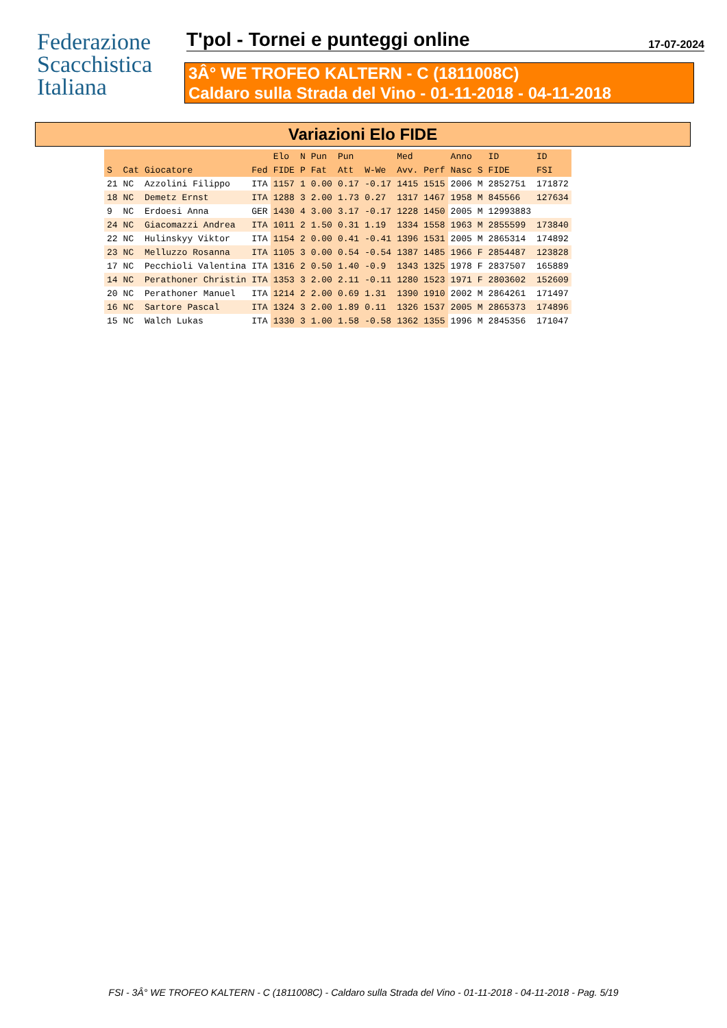Federazione
Scacchistica
Italiana
T'pol - Tornei e punteggi online
17-07-2024
3Â° WE TROFEO KALTERN - C (1811008C)
Caldaro sulla Strada del Vino - 01-11-2018 - 04-11-2018
Variazioni Elo FIDE
| | | | | Elo | N | Pun | Pun | | Med | | Anno | | ID | ID |
| --- | --- | --- | --- | --- | --- | --- | --- | --- | --- | --- | --- | --- | --- | --- |
| S | Cat | Giocatore | Fed | FIDE | P | Fat | Att | W-We | Avv. | Perf | Nasc | S | FIDE | FSI |
| 21 | NC | Azzolini Filippo | ITA | 1157 | 1 | 0.00 | 0.17 | -0.17 | 1415 | 1515 | 2006 | M | 2852751 | 171872 |
| 18 | NC | Demetz Ernst | ITA | 1288 | 3 | 2.00 | 1.73 | 0.27 | 1317 | 1467 | 1958 | M | 845566 | 127634 |
| 9 | NC | Erdoesi Anna | GER | 1430 | 4 | 3.00 | 3.17 | -0.17 | 1228 | 1450 | 2005 | M | 12993883 | |
| 24 | NC | Giacomazzi Andrea | ITA | 1011 | 2 | 1.50 | 0.31 | 1.19 | 1334 | 1558 | 1963 | M | 2855599 | 173840 |
| 22 | NC | Hulinskyy Viktor | ITA | 1154 | 2 | 0.00 | 0.41 | -0.41 | 1396 | 1531 | 2005 | M | 2865314 | 174892 |
| 23 | NC | Melluzzo Rosanna | ITA | 1105 | 3 | 0.00 | 0.54 | -0.54 | 1387 | 1485 | 1966 | F | 2854487 | 123828 |
| 17 | NC | Pecchioli Valentina | ITA | 1316 | 2 | 0.50 | 1.40 | -0.9 | 1343 | 1325 | 1978 | F | 2837507 | 165889 |
| 14 | NC | Perathoner Christin | ITA | 1353 | 3 | 2.00 | 2.11 | -0.11 | 1280 | 1523 | 1971 | F | 2803602 | 152609 |
| 20 | NC | Perathoner Manuel | ITA | 1214 | 2 | 2.00 | 0.69 | 1.31 | 1390 | 1910 | 2002 | M | 2864261 | 171497 |
| 16 | NC | Sartore Pascal | ITA | 1324 | 3 | 2.00 | 1.89 | 0.11 | 1326 | 1537 | 2005 | M | 2865373 | 174896 |
| 15 | NC | Walch Lukas | ITA | 1330 | 3 | 1.00 | 1.58 | -0.58 | 1362 | 1355 | 1996 | M | 2845356 | 171047 |
FSI - 3Â° WE TROFEO KALTERN - C (1811008C) - Caldaro sulla Strada del Vino - 01-11-2018 - 04-11-2018 - Pag. 5/19